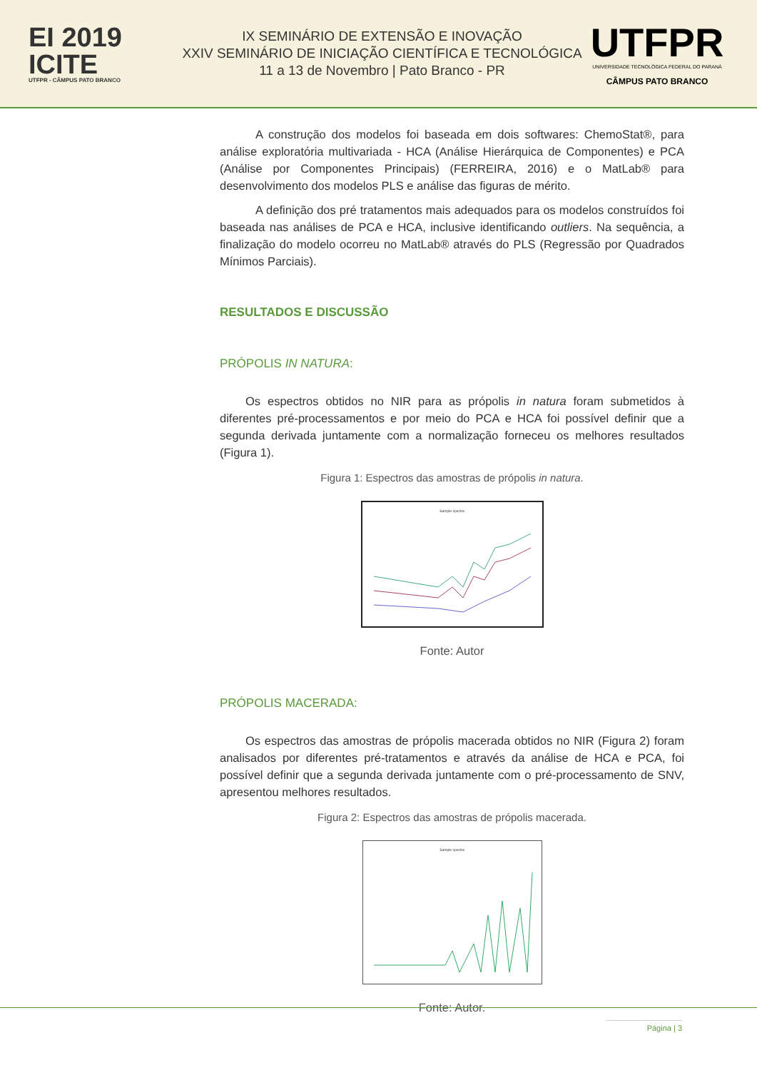EI 2019
ICITE
UTFPR - CÂMPUS PATO BRANCO
IX SEMINÁRIO DE EXTENSÃO E INOVAÇÃO
XXIV SEMINÁRIO DE INICIAÇÃO CIENTÍFICA E TECNOLÓGICA
11 a 13 de Novembro | Pato Branco - PR
UTFPR
UNIVERSIDADE TECNOLÓGICA FEDERAL DO PARANÁ
CÂMPUS PATO BRANCO
A construção dos modelos foi baseada em dois softwares: ChemoStat®, para análise exploratória multivariada - HCA (Análise Hierárquica de Componentes) e PCA (Análise por Componentes Principais) (FERREIRA, 2016) e o MatLab® para desenvolvimento dos modelos PLS e análise das figuras de mérito.
A definição dos pré tratamentos mais adequados para os modelos construídos foi baseada nas análises de PCA e HCA, inclusive identificando outliers. Na sequência, a finalização do modelo ocorreu no MatLab® através do PLS (Regressão por Quadrados Mínimos Parciais).
RESULTADOS E DISCUSSÃO
PRÓPOLIS IN NATURA:
Os espectros obtidos no NIR para as própolis in natura foram submetidos à diferentes pré-processamentos e por meio do PCA e HCA foi possível definir que a segunda derivada juntamente com a normalização forneceu os melhores resultados (Figura 1).
Figura 1: Espectros das amostras de própolis in natura.
Sample spectra
Fonte: Autor
PRÓPOLIS MACERADA:
Os espectros das amostras de própolis macerada obtidos no NIR (Figura 2) foram analisados por diferentes pré-tratamentos e através da análise de HCA e PCA, foi possível definir que a segunda derivada juntamente com o pré-processamento de SNV, apresentou melhores resultados.
Figura 2: Espectros das amostras de própolis macerada.
Sample spectra
Fonte: Autor.
Página | 3